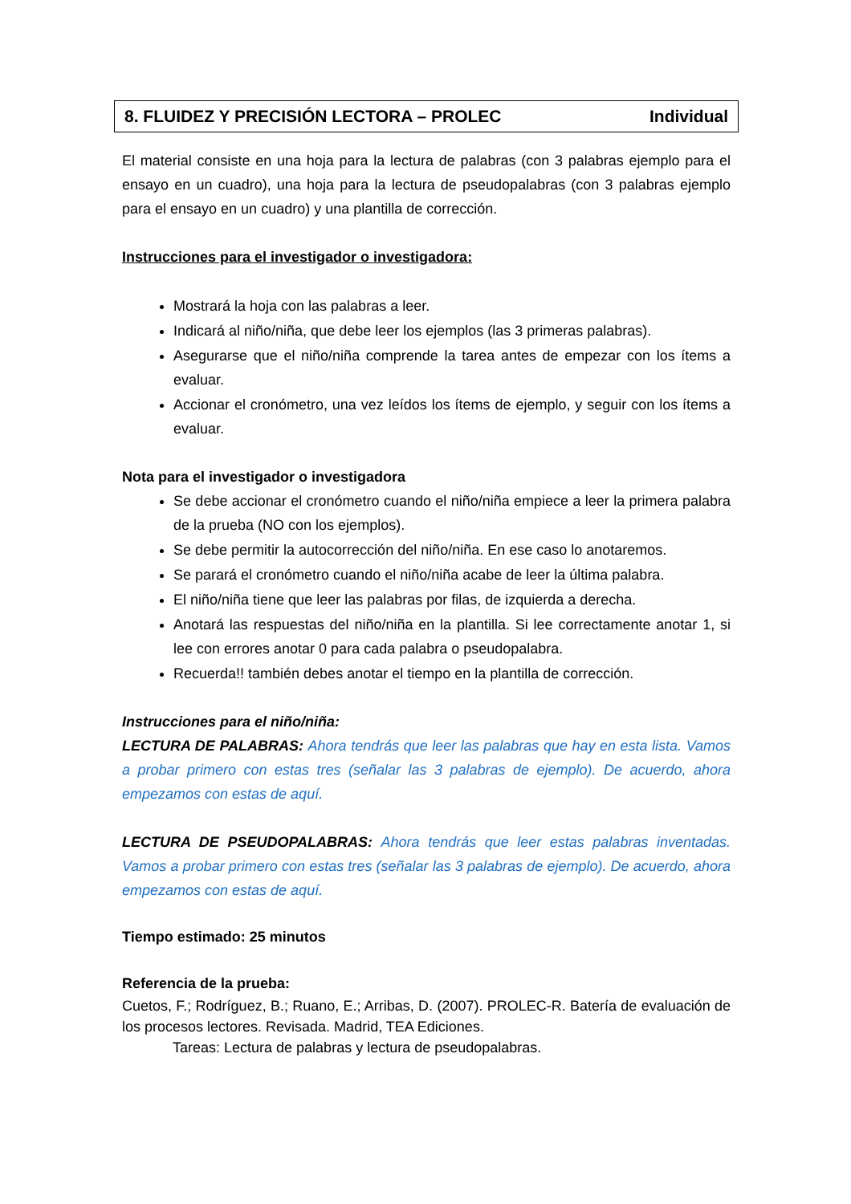8. FLUIDEZ Y PRECISIÓN LECTORA – PROLEC Individual
El material consiste en una hoja para la lectura de palabras (con 3 palabras ejemplo para el ensayo en un cuadro), una hoja para la lectura de pseudopalabras (con 3 palabras ejemplo para el ensayo en un cuadro) y una plantilla de corrección.
Instrucciones para el investigador o investigadora:
Mostrará la hoja con las palabras a leer.
Indicará al niño/niña, que debe leer los ejemplos (las 3 primeras palabras).
Asegurarse que el niño/niña comprende la tarea antes de empezar con los ítems a evaluar.
Accionar el cronómetro, una vez leídos los ítems de ejemplo, y seguir con los ítems a evaluar.
Nota para el investigador o investigadora
Se debe accionar el cronómetro cuando el niño/niña empiece a leer la primera palabra de la prueba (NO con los ejemplos).
Se debe permitir la autocorrección del niño/niña. En ese caso lo anotaremos.
Se parará el cronómetro cuando el niño/niña acabe de leer la última palabra.
El niño/niña tiene que leer las palabras por filas, de izquierda a derecha.
Anotará las respuestas del niño/niña en la plantilla. Si lee correctamente anotar 1, si lee con errores anotar 0 para cada palabra o pseudopalabra.
Recuerda!! también debes anotar el tiempo en la plantilla de corrección.
Instrucciones para el niño/niña:
LECTURA DE PALABRAS: Ahora tendrás que leer las palabras que hay en esta lista. Vamos a probar primero con estas tres (señalar las 3 palabras de ejemplo). De acuerdo, ahora empezamos con estas de aquí.
LECTURA DE PSEUDOPALABRAS: Ahora tendrás que leer estas palabras inventadas. Vamos a probar primero con estas tres (señalar las 3 palabras de ejemplo). De acuerdo, ahora empezamos con estas de aquí.
Tiempo estimado: 25 minutos
Referencia de la prueba:
Cuetos, F.; Rodríguez, B.; Ruano, E.; Arribas, D. (2007). PROLEC-R. Batería de evaluación de los procesos lectores. Revisada. Madrid, TEA Ediciones.
Tareas: Lectura de palabras y lectura de pseudopalabras.